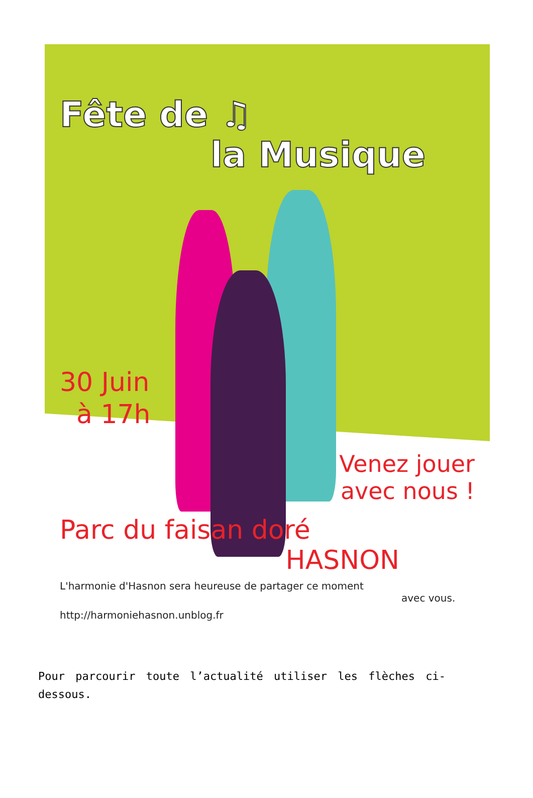Fête de ♫
la Musique
30 Juin
à 17h
Venez jouer
avec nous !
Parc du faisan doré
HASNON
L'harmonie d'Hasnon sera heureuse de partager ce moment
avec vous.
http://harmoniehasnon.unblog.fr
Pour parcourir toute l’actualité utiliser les flèches ci-dessous.